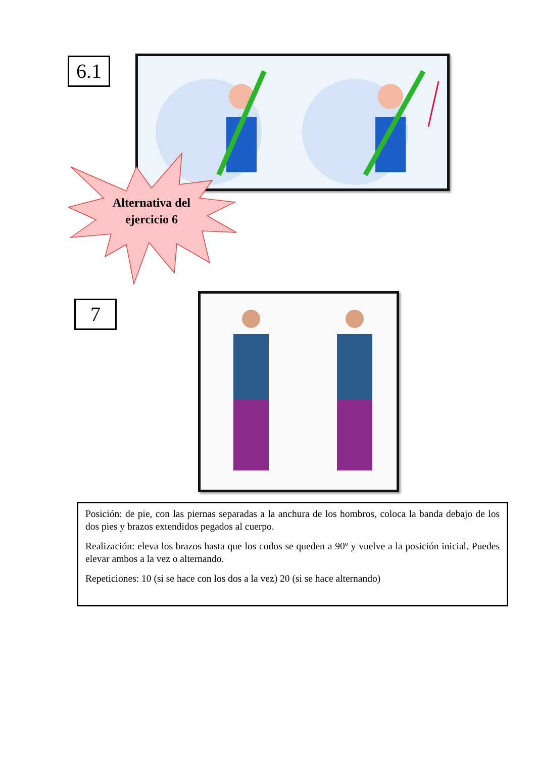6.1
Alternativa del ejercicio 6
7
Posición: de pie, con las piernas separadas a la anchura de los hombros, coloca la banda debajo de los dos pies y brazos extendidos pegados al cuerpo.
Realización: eleva los brazos hasta que los codos se queden a 90º y vuelve a la posición inicial. Puedes elevar ambos a la vez o alternando.
Repeticiones: 10 (si se hace con los dos a la vez) 20 (si se hace alternando)